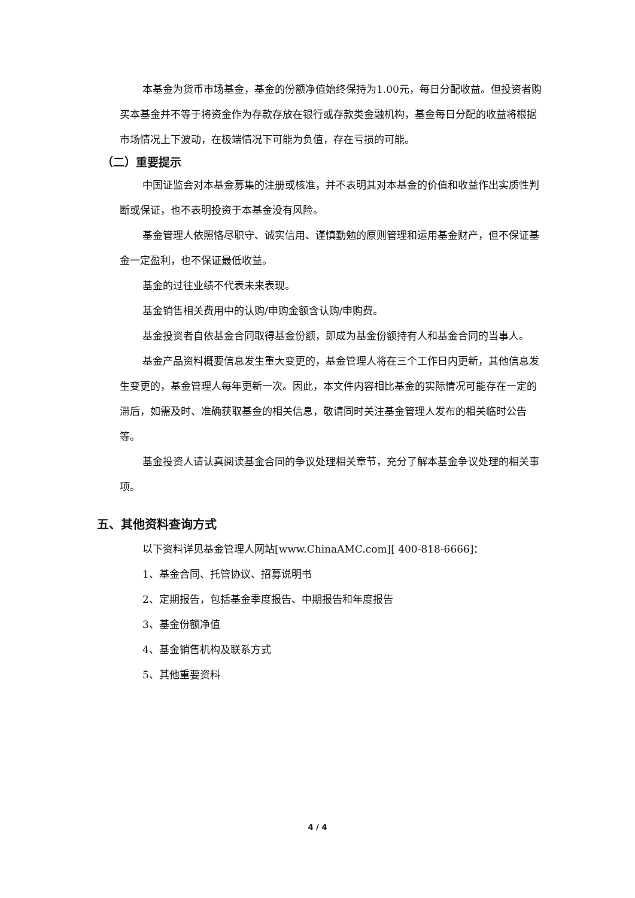本基金为货币市场基金，基金的份额净值始终保持为1.00元，每日分配收益。但投资者购买本基金并不等于将资金作为存款存放在银行或存款类金融机构，基金每日分配的收益将根据市场情况上下波动，在极端情况下可能为负值，存在亏损的可能。
（二）重要提示
中国证监会对本基金募集的注册或核准，并不表明其对本基金的价值和收益作出实质性判断或保证，也不表明投资于本基金没有风险。
基金管理人依照恪尽职守、诚实信用、谨慎勤勉的原则管理和运用基金财产，但不保证基金一定盈利，也不保证最低收益。
基金的过往业绩不代表未来表现。
基金销售相关费用中的认购/申购金额含认购/申购费。
基金投资者自依基金合同取得基金份额，即成为基金份额持有人和基金合同的当事人。
基金产品资料概要信息发生重大变更的，基金管理人将在三个工作日内更新，其他信息发生变更的，基金管理人每年更新一次。因此，本文件内容相比基金的实际情况可能存在一定的滞后，如需及时、准确获取基金的相关信息，敬请同时关注基金管理人发布的相关临时公告等。
基金投资人请认真阅读基金合同的争议处理相关章节，充分了解本基金争议处理的相关事项。
五、其他资料查询方式
以下资料详见基金管理人网站[www.ChinaAMC.com][ 400-818-6666]：
1、基金合同、托管协议、招募说明书
2、定期报告，包括基金季度报告、中期报告和年度报告
3、基金份额净值
4、基金销售机构及联系方式
5、其他重要资料
4 / 4